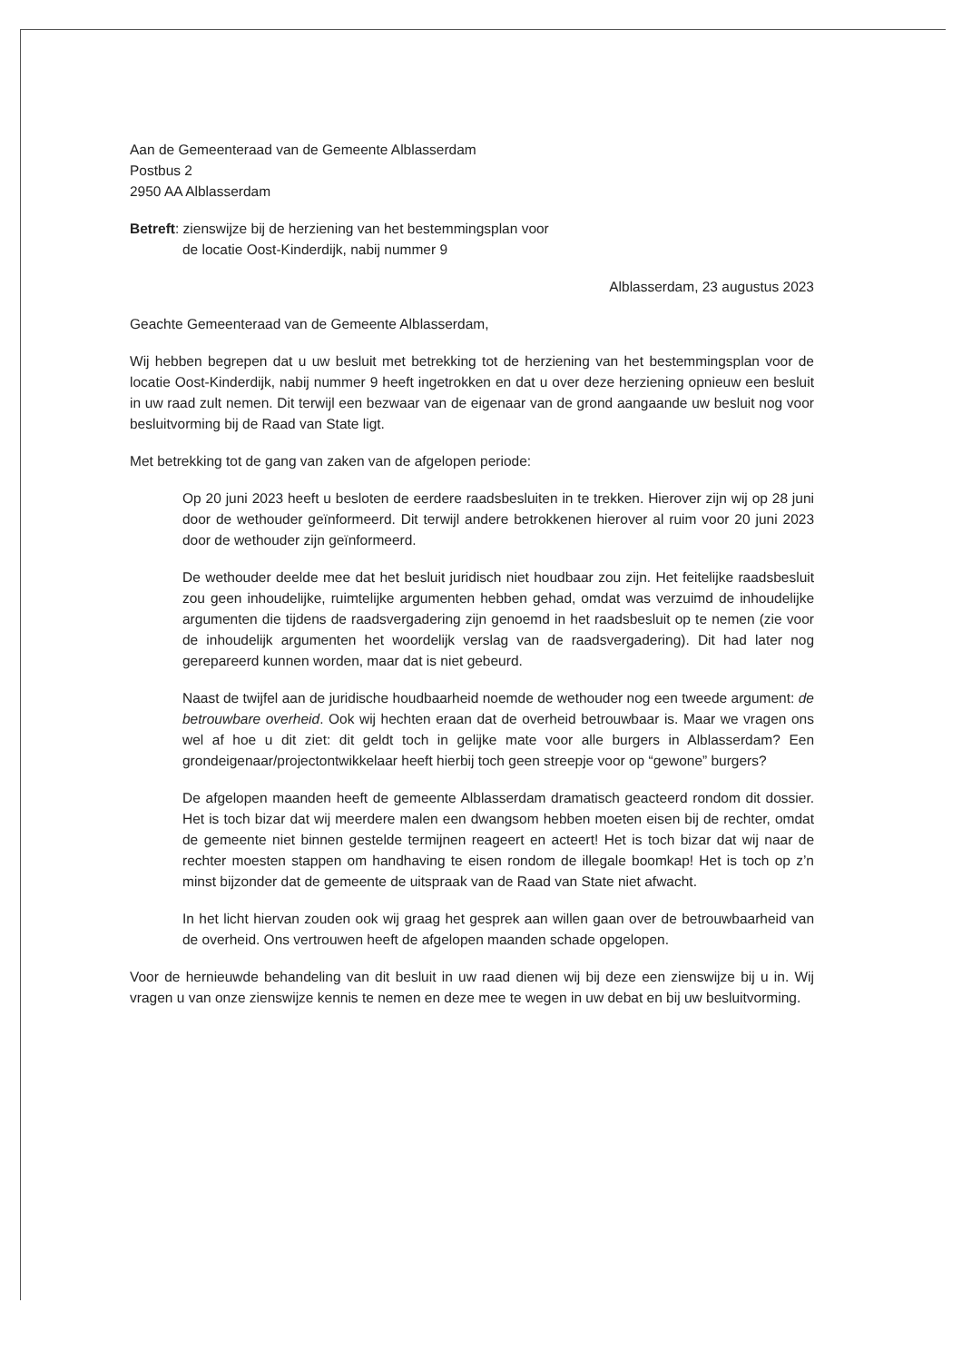Aan de Gemeenteraad van de Gemeente Alblasserdam
Postbus 2
2950 AA Alblasserdam
Betreft: zienswijze bij de herziening van het bestemmingsplan voor
de locatie Oost-Kinderdijk, nabij nummer 9
Alblasserdam, 23 augustus 2023
Geachte Gemeenteraad van de Gemeente Alblasserdam,
Wij hebben begrepen dat u uw besluit met betrekking tot de herziening van het bestemmingsplan voor de locatie Oost-Kinderdijk, nabij nummer 9 heeft ingetrokken en dat u over deze herziening opnieuw een besluit in uw raad zult nemen. Dit terwijl een bezwaar van de eigenaar van de grond aangaande uw besluit nog voor besluitvorming bij de Raad van State ligt.
Met betrekking tot de gang van zaken van de afgelopen periode:
Op 20 juni 2023 heeft u besloten de eerdere raadsbesluiten in te trekken. Hierover zijn wij op 28 juni door de wethouder geïnformeerd. Dit terwijl andere betrokkenen hierover al ruim voor 20 juni 2023 door de wethouder zijn geïnformeerd.
De wethouder deelde mee dat het besluit juridisch niet houdbaar zou zijn. Het feitelijke raadsbesluit zou geen inhoudelijke, ruimtelijke argumenten hebben gehad, omdat was verzuimd de inhoudelijke argumenten die tijdens de raadsvergadering zijn genoemd in het raadsbesluit op te nemen (zie voor de inhoudelijk argumenten het woordelijk verslag van de raadsvergadering). Dit had later nog gerepareerd kunnen worden, maar dat is niet gebeurd.
Naast de twijfel aan de juridische houdbaarheid noemde de wethouder nog een tweede argument: de betrouwbare overheid. Ook wij hechten eraan dat de overheid betrouwbaar is. Maar we vragen ons wel af hoe u dit ziet: dit geldt toch in gelijke mate voor alle burgers in Alblasserdam? Een grondeigenaar/projectontwikkelaar heeft hierbij toch geen streepje voor op “gewone” burgers?
De afgelopen maanden heeft de gemeente Alblasserdam dramatisch geacteerd rondom dit dossier. Het is toch bizar dat wij meerdere malen een dwangsom hebben moeten eisen bij de rechter, omdat de gemeente niet binnen gestelde termijnen reageert en acteert! Het is toch bizar dat wij naar de rechter moesten stappen om handhaving te eisen rondom de illegale boomkap! Het is toch op z’n minst bijzonder dat de gemeente de uitspraak van de Raad van State niet afwacht.
In het licht hiervan zouden ook wij graag het gesprek aan willen gaan over de betrouwbaarheid van de overheid. Ons vertrouwen heeft de afgelopen maanden schade opgelopen.
Voor de hernieuwde behandeling van dit besluit in uw raad dienen wij bij deze een zienswijze bij u in. Wij vragen u van onze zienswijze kennis te nemen en deze mee te wegen in uw debat en bij uw besluitvorming.